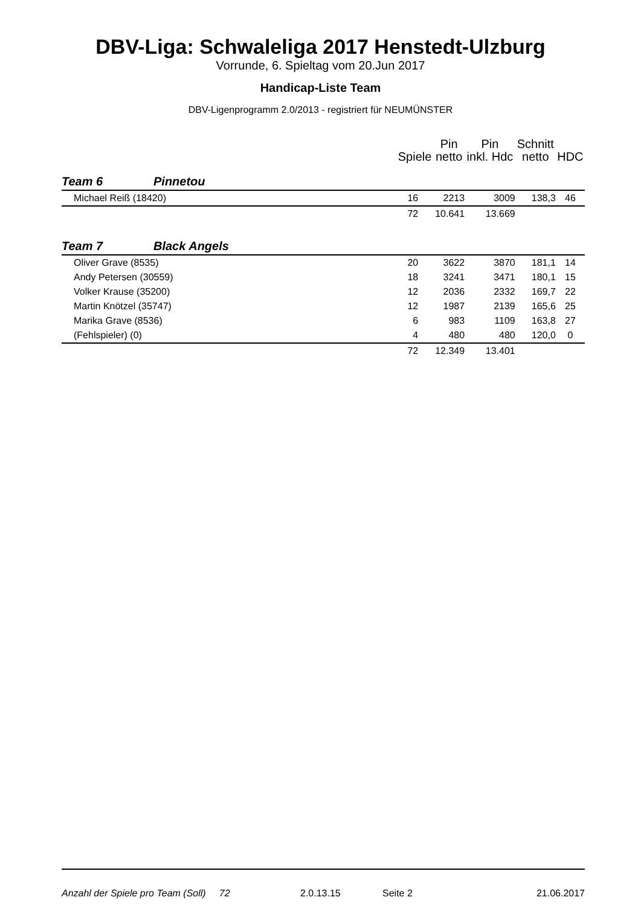DBV-Liga: Schwaleliga 2017 Henstedt-Ulzburg
Vorrunde, 6. Spieltag vom 20.Jun 2017
Handicap-Liste Team
DBV-Ligenprogramm 2.0/2013 - registriert für NEUMÜNSTER
| | | Spiele | Pin netto | Pin inkl. Hdc | Schnitt netto | HDC |
| --- | --- | --- | --- | --- | --- | --- |
| Team 6 | Pinnetou | | | | | |
| Michael Reiß (18420) | | 16 | 2213 | 3009 | 138,3 | 46 |
| | | 72 | 10.641 | 13.669 | | |
| Team 7 | Black Angels | | | | | |
| Oliver Grave (8535) | | 20 | 3622 | 3870 | 181,1 | 14 |
| Andy Petersen (30559) | | 18 | 3241 | 3471 | 180,1 | 15 |
| Volker Krause (35200) | | 12 | 2036 | 2332 | 169,7 | 22 |
| Martin Knötzel (35747) | | 12 | 1987 | 2139 | 165,6 | 25 |
| Marika Grave (8536) | | 6 | 983 | 1109 | 163,8 | 27 |
| (Fehlspieler) (0) | | 4 | 480 | 480 | 120,0 | 0 |
| | | 72 | 12.349 | 13.401 | | |
Anzahl der Spiele pro Team (Soll) 72 2.0.13.15 Seite 2 21.06.2017